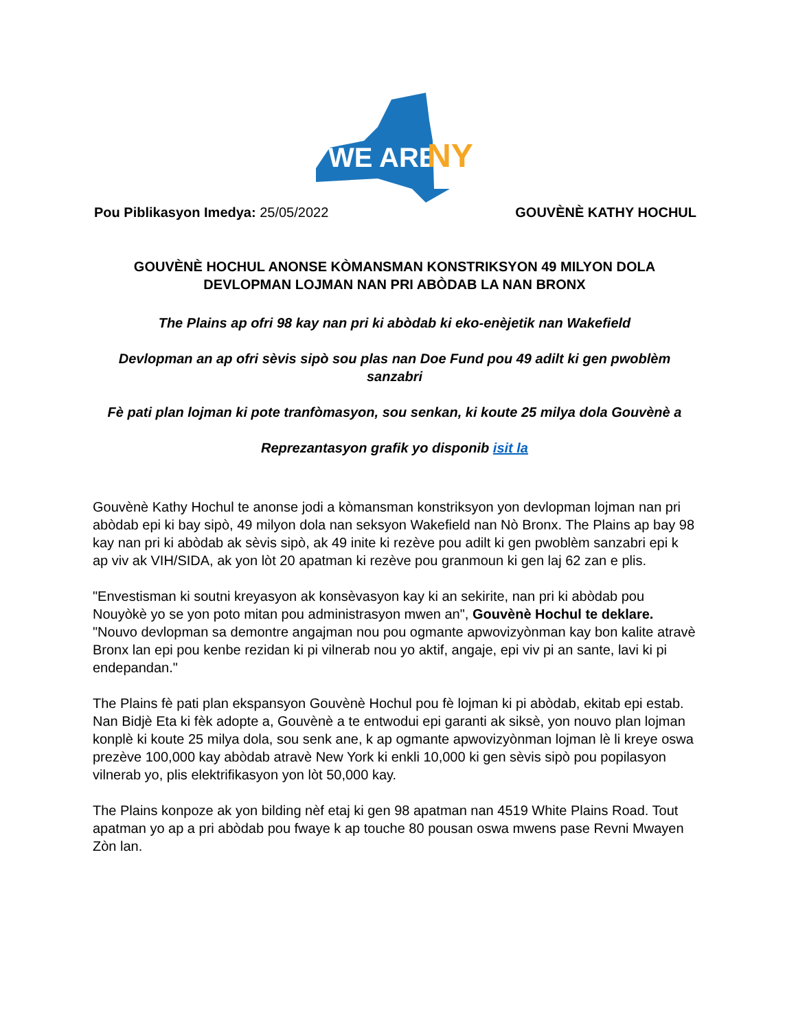WE ARE
NY
Pou Piblikasyon Imedya: 25/05/2022
GOUVÈNÈ KATHY HOCHUL
GOUVÈNÈ HOCHUL ANONSE KÒMANSMAN KONSTRIKSYON 49 MILYON DOLA DEVLOPMAN LOJMAN NAN PRI ABÒDAB LA NAN BRONX
The Plains ap ofri 98 kay nan pri ki abòdab ki eko-enèjetik nan Wakefield
Devlopman an ap ofri sèvis sipò sou plas nan Doe Fund pou 49 adilt ki gen pwoblèm sanzabri
Fè pati plan lojman ki pote tranfòmasyon, sou senkan, ki koute 25 milya dola Gouvènè a
Reprezantasyon grafik yo disponib isit la
Gouvènè Kathy Hochul te anonse jodi a kòmansman konstriksyon yon devlopman lojman nan pri abòdab epi ki bay sipò, 49 milyon dola nan seksyon Wakefield nan Nò Bronx. The Plains ap bay 98 kay nan pri ki abòdab ak sèvis sipò, ak 49 inite ki rezève pou adilt ki gen pwoblèm sanzabri epi k ap viv ak VIH/SIDA, ak yon lòt 20 apatman ki rezève pou granmoun ki gen laj 62 zan e plis.
"Envestisman ki soutni kreyasyon ak konsèvasyon kay ki an sekirite, nan pri ki abòdab pou Nouyòkè yo se yon poto mitan pou administrasyon mwen an", Gouvènè Hochul te deklare. "Nouvo devlopman sa demontre angajman nou pou ogmante apwovizyònman kay bon kalite atravè Bronx lan epi pou kenbe rezidan ki pi vilnerab nou yo aktif, angaje, epi viv pi an sante, lavi ki pi endepandan."
The Plains fè pati plan ekspansyon Gouvènè Hochul pou fè lojman ki pi abòdab, ekitab epi estab. Nan Bidjè Eta ki fèk adopte a, Gouvènè a te entwodui epi garanti ak siksè, yon nouvo plan lojman konplè ki koute 25 milya dola, sou senk ane, k ap ogmante apwovizyònman lojman lè li kreye oswa prezève 100,000 kay abòdab atravè New York ki enkli 10,000 ki gen sèvis sipò pou popilasyon vilnerab yo, plis elektrifikasyon yon lòt 50,000 kay.
The Plains konpoze ak yon bilding nèf etaj ki gen 98 apatman nan 4519 White Plains Road. Tout apatman yo ap a pri abòdab pou fwaye k ap touche 80 pousan oswa mwens pase Revni Mwayen Zòn lan.